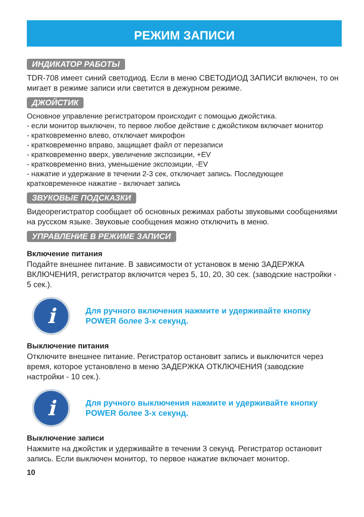РЕЖИМ ЗАПИСИ
ИНДИКАТОР РАБОТЫ
TDR-708 имеет синий светодиод. Если в меню СВЕТОДИОД ЗАПИСИ включен, то он мигает в режиме записи или светится в дежурном режиме.
ДЖОЙСТИК
Основное управление регистратором происходит с помощью джойстика.
- если монитор выключен, то первое любое действие с джойстиком включает монитор
- кратковременно влево, отключает микрофон
- кратковременно вправо, защищает файл от перезаписи
- кратковременно вверх, увеличение экспозиции, +EV
- кратковременно вниз, уменьшение экспозиции, -EV
- нажатие и удержание в течении 2-3 сек, отключает запись. Последующее кратковременное нажатие - включает запись
ЗВУКОВЫЕ ПОДСКАЗКИ
Видеорегистратор сообщает об основных режимах работы звуковыми сообщениями на русском языке. Звуковые сообщения можно отключить в меню.
УПРАВЛЕНИЕ В РЕЖИМЕ ЗАПИСИ
Включение питания
Подайте внешнее питание. В зависимости от установок в меню ЗАДЕРЖКА ВКЛЮЧЕНИЯ, регистратор включится через 5, 10, 20, 30 сек. (заводские настройки - 5 сек.).
i
Для ручного включения нажмите и удерживайте кнопку POWER более 3-х секунд.
Выключение питания
Отключите внешнее питание. Регистратор остановит запись и выключится через время, которое установлено в меню ЗАДЕРЖКА ОТКЛЮЧЕНИЯ (заводские настройки - 10 сек.).
i
Для ручного выключения нажмите и удерживайте кнопку POWER более 3-х секунд.
Выключение записи
Нажмите на джойстик и удерживайте в течении 3 секунд. Регистратор остановит запись. Если выключен монитор, то первое нажатие включает монитор.
10